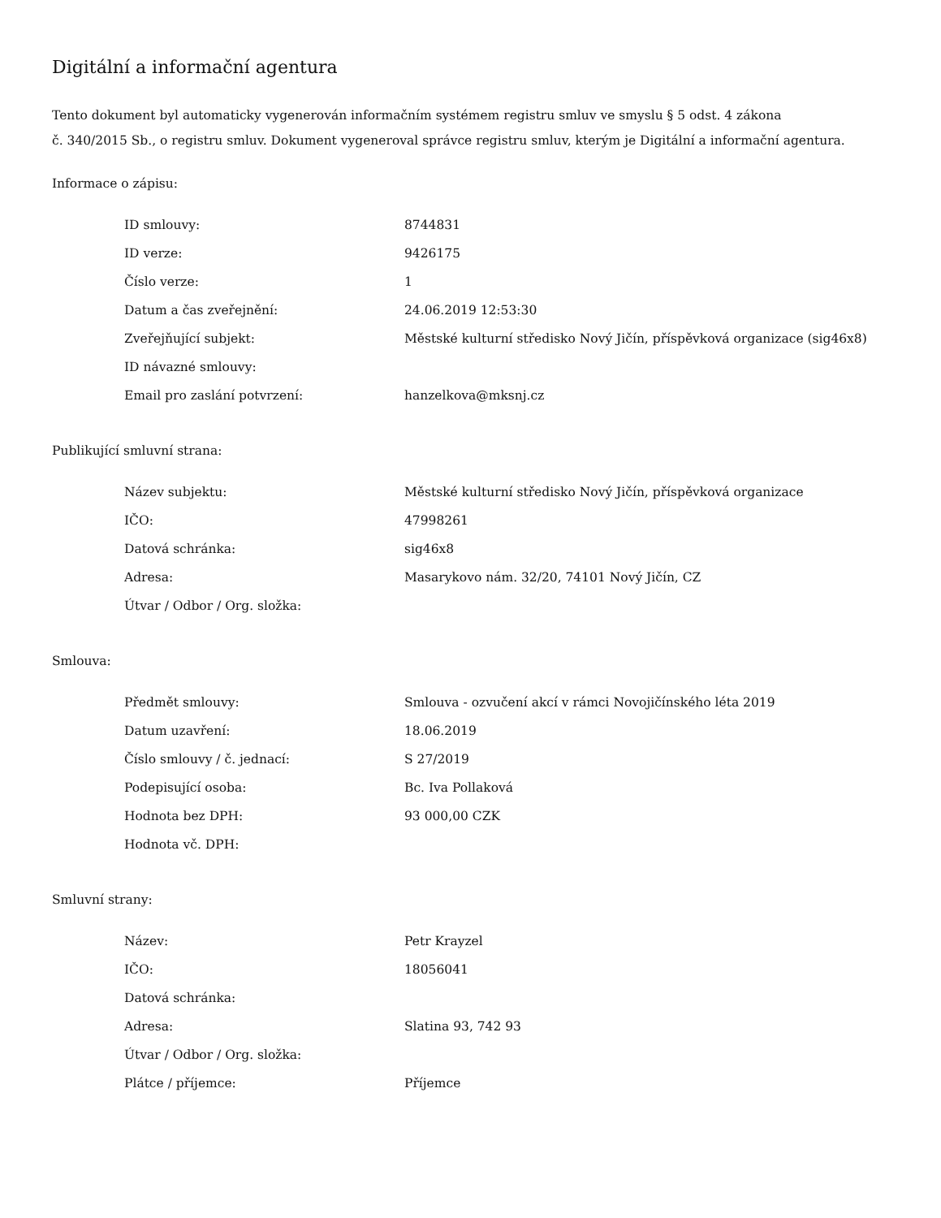Digitální a informační agentura
Tento dokument byl automaticky vygenerován informačním systémem registru smluv ve smyslu § 5 odst. 4 zákona
č. 340/2015 Sb., o registru smluv. Dokument vygeneroval správce registru smluv, kterým je Digitální a informační agentura.
Informace o zápisu:
| ID smlouvy: | 8744831 |
| ID verze: | 9426175 |
| Číslo verze: | 1 |
| Datum a čas zveřejnění: | 24.06.2019 12:53:30 |
| Zveřejňující subjekt: | Městské kulturní středisko Nový Jičín, příspěvková organizace (sig46x8) |
| ID návazné smlouvy: | |
| Email pro zaslání potvrzení: | hanzelkova@mksnj.cz |
Publikující smluvní strana:
| Název subjektu: | Městské kulturní středisko Nový Jičín, příspěvková organizace |
| IČO: | 47998261 |
| Datová schránka: | sig46x8 |
| Adresa: | Masarykovo nám. 32/20, 74101 Nový Jičín, CZ |
| Útvar / Odbor / Org. složka: | |
Smlouva:
| Předmět smlouvy: | Smlouva - ozvučení akcí v rámci Novojičínského léta 2019 |
| Datum uzavření: | 18.06.2019 |
| Číslo smlouvy / č. jednací: | S 27/2019 |
| Podepisující osoba: | Bc. Iva Pollaková |
| Hodnota bez DPH: | 93 000,00 CZK |
| Hodnota vč. DPH: | |
Smluvní strany:
| Název: | Petr Krayzel |
| IČO: | 18056041 |
| Datová schránka: | |
| Adresa: | Slatina 93, 742 93 |
| Útvar / Odbor / Org. složka: | |
| Plátce / příjemce: | Příjemce |